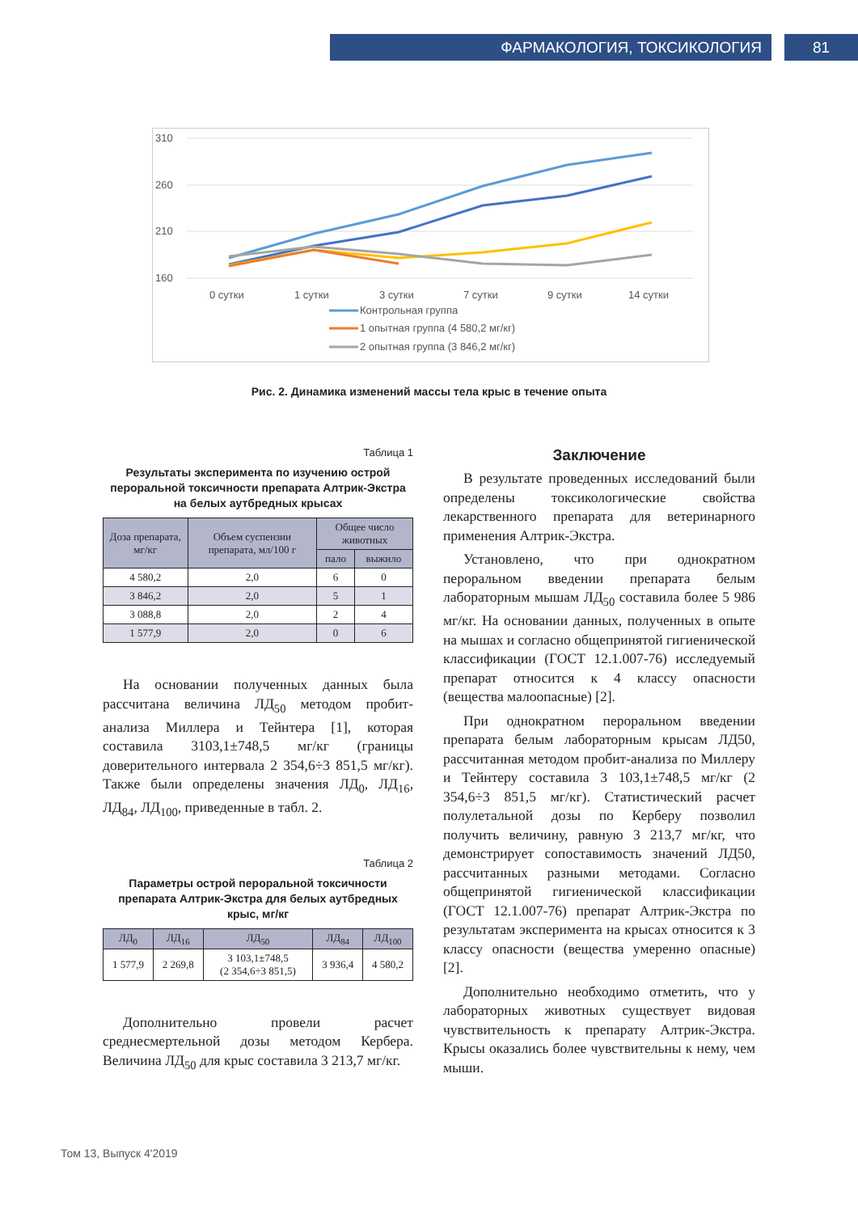ФАРМАКОЛОГИЯ, ТОКСИКОЛОГИЯ 81
310
260
210
160
0 сутки
1 сутки
3 сутки
7 сутки
9 сутки
14 сутки
Контрольная группа
1 опытная группа (4 580,2 мг/кг)
2 опытная группа (3 846,2 мг/кг)
Рис. 2. Динамика изменений массы тела крыс в течение опыта
Таблица 1
Результаты эксперимента по изучению острой пероральной токсичности препарата Алтрик-Экстра на белых аутбредных крысах
| Доза препарата, мг/кг | Объем суспензии препарата, мл/100 г | Общее число животных | |
| --- | --- | --- | --- |
| | | пало | выжило |
| 4 580,2 | 2,0 | 6 | 0 |
| 3 846,2 | 2,0 | 5 | 1 |
| 3 088,8 | 2,0 | 2 | 4 |
| 1 577,9 | 2,0 | 0 | 6 |
На основании полученных данных была рассчитана величина ЛД<sub>50</sub> методом пробит-анализа Миллера и Тейнтера [1], которая составила 3103,1±748,5 мг/кг (границы доверительного интервала 2 354,6÷3 851,5 мг/кг). Также были определены значения ЛД<sub>0</sub>, ЛД<sub>16</sub>, ЛД<sub>84</sub>, ЛД<sub>100</sub>, приведенные в табл. 2.
Таблица 2
Параметры острой пероральной токсичности препарата Алтрик-Экстра для белых аутбредных крыс, мг/кг
| ЛД<sub>0</sub> | ЛД<sub>16</sub> | ЛД<sub>50</sub> | ЛД<sub>84</sub> | ЛД<sub>100</sub> |
| --- | --- | --- | --- | --- |
| 1 577,9 | 2 269,8 | 3 103,1±748,5 (2 354,6÷3 851,5) | 3 936,4 | 4 580,2 |
Дополнительно провели расчет среднесмертельной дозы методом Кербера. Величина ЛД<sub>50</sub> для крыс составила 3 213,7 мг/кг.
Заключение
В результате проведенных исследований были определены токсикологические свойства лекарственного препарата для ветеринарного применения Алтрик-Экстра.
Установлено, что при однократном пероральном введении препарата белым лабораторным мышам ЛД<sub>50</sub> составила более 5 986 мг/кг. На основании данных, полученных в опыте на мышах и согласно общепринятой гигиенической классификации (ГОСТ 12.1.007-76) исследуемый препарат относится к 4 классу опасности (вещества малоопасные) [2].
При однократном пероральном введении препарата белым лабораторным крысам ЛД50, рассчитанная методом пробит-анализа по Миллеру и Тейнтеру составила 3 103,1±748,5 мг/кг (2 354,6÷3 851,5 мг/кг). Статистический расчет полулетальной дозы по Керберу позволил получить величину, равную 3 213,7 мг/кг, что демонстрирует сопоставимость значений ЛД50, рассчитанных разными методами. Согласно общепринятой гигиенической классификации (ГОСТ 12.1.007-76) препарат Алтрик-Экстра по результатам эксперимента на крысах относится к 3 классу опасности (вещества умеренно опасные) [2].
Дополнительно необходимо отметить, что у лабораторных животных существует видовая чувствительность к препарату Алтрик-Экстра. Крысы оказались более чувствительны к нему, чем мыши.
Том 13, Выпуск 4'2019